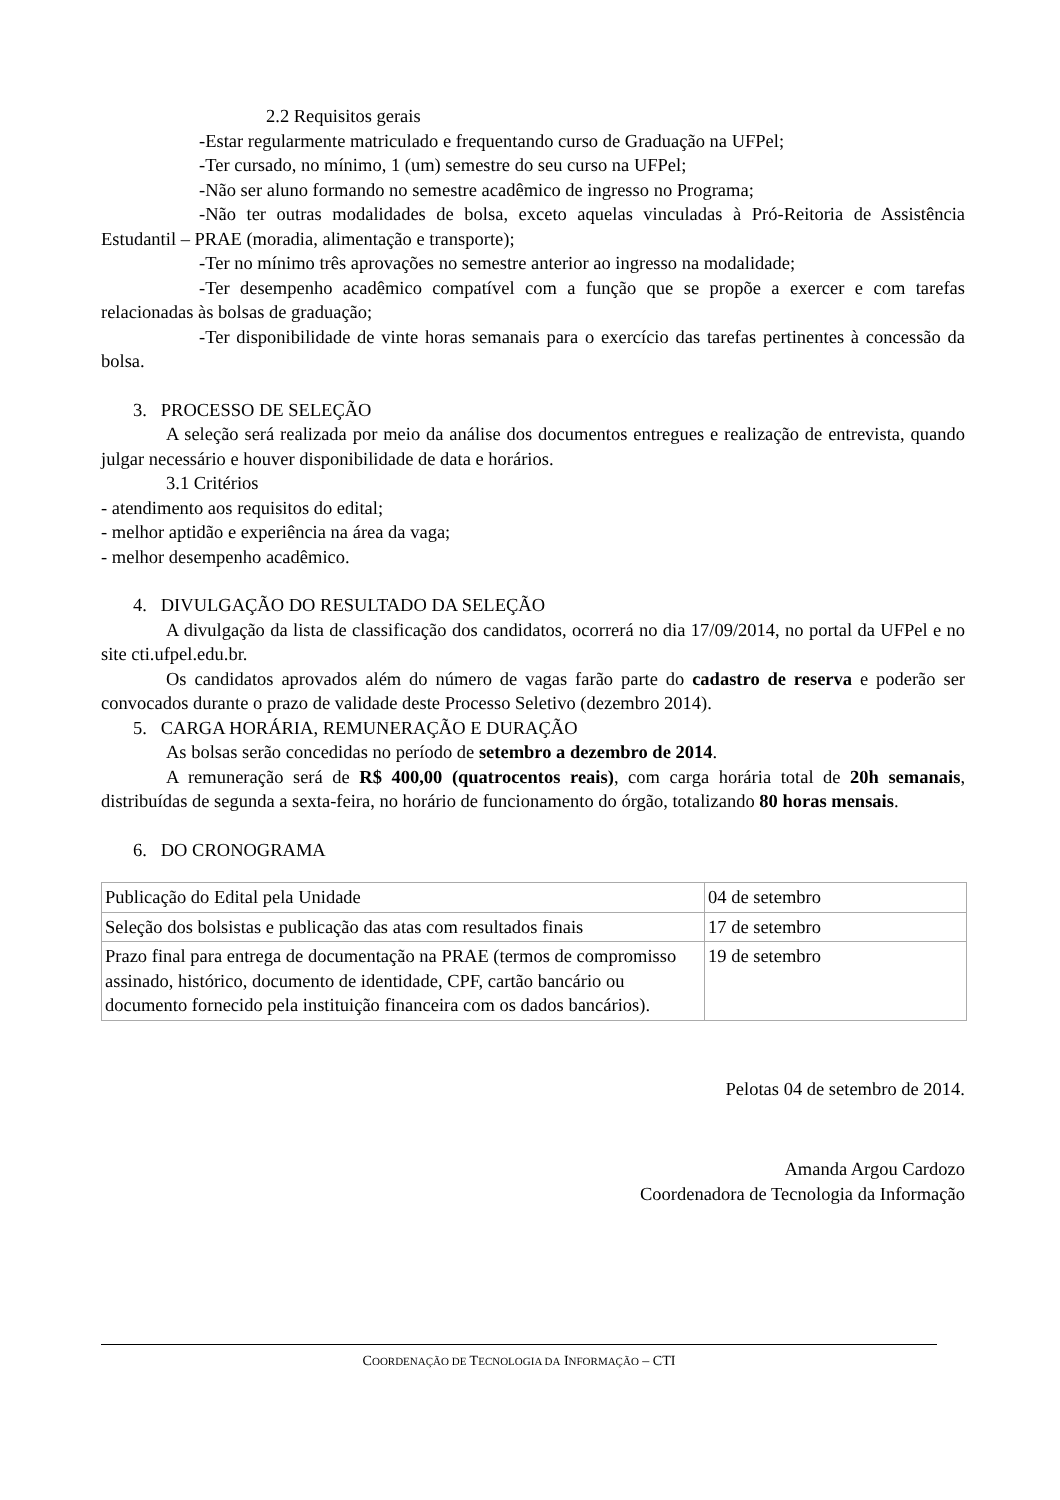2.2 Requisitos gerais
-Estar regularmente matriculado e frequentando curso de Graduação na UFPel;
-Ter cursado, no mínimo, 1 (um) semestre do seu curso na UFPel;
-Não ser aluno formando no semestre acadêmico de ingresso no Programa;
-Não ter outras modalidades de bolsa, exceto aquelas vinculadas à Pró-Reitoria de Assistência Estudantil – PRAE (moradia, alimentação e transporte);
-Ter no mínimo três aprovações no semestre anterior ao ingresso na modalidade;
-Ter desempenho acadêmico compatível com a função que se propõe a exercer e com tarefas relacionadas às bolsas de graduação;
-Ter disponibilidade de vinte horas semanais para o exercício das tarefas pertinentes à concessão da bolsa.
3. PROCESSO DE SELEÇÃO
A seleção será realizada por meio da análise dos documentos entregues e realização de entrevista, quando julgar necessário e houver disponibilidade de data e horários.
3.1 Critérios
- atendimento aos requisitos do edital;
- melhor aptidão e experiência na área da vaga;
- melhor desempenho acadêmico.
4. DIVULGAÇÃO DO RESULTADO DA SELEÇÃO
A divulgação da lista de classificação dos candidatos, ocorrerá no dia 17/09/2014, no portal da UFPel e no site cti.ufpel.edu.br.
Os candidatos aprovados além do número de vagas farão parte do cadastro de reserva e poderão ser convocados durante o prazo de validade deste Processo Seletivo (dezembro 2014).
5. CARGA HORÁRIA, REMUNERAÇÃO E DURAÇÃO
As bolsas serão concedidas no período de setembro a dezembro de 2014.
A remuneração será de R$ 400,00 (quatrocentos reais), com carga horária total de 20h semanais, distribuídas de segunda a sexta-feira, no horário de funcionamento do órgão, totalizando 80 horas mensais.
6. DO CRONOGRAMA
| Publicação do Edital pela Unidade | 04 de setembro |
| Seleção dos bolsistas e publicação das atas com resultados finais | 17 de setembro |
| Prazo final para entrega de documentação na PRAE (termos de compromisso assinado, histórico, documento de identidade, CPF, cartão bancário ou documento fornecido pela instituição financeira com os dados bancários). | 19 de setembro |
Pelotas 04 de setembro de 2014.
Amanda Argou Cardozo
Coordenadora de Tecnologia da Informação
COORDENAÇÃO DE TECNOLOGIA DA INFORMAÇÃO – CTI